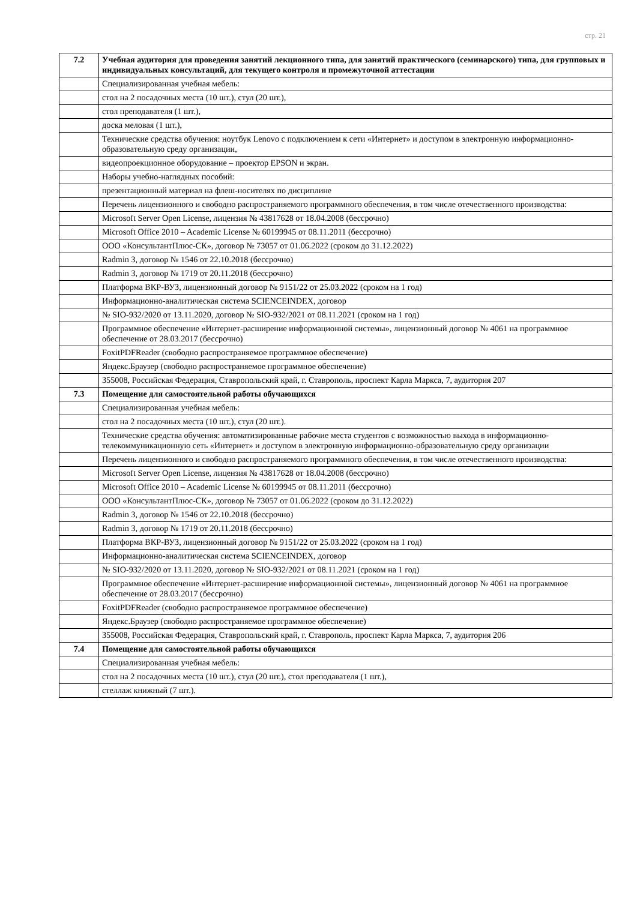стр. 21
| 7.2 | Учебная аудитория для проведения занятий лекционного типа, для занятий практического (семинарского) типа, для групповых и индивидуальных консультаций, для текущего контроля и промежуточной аттестации |
| | Специализированная учебная мебель: |
| | стол на 2 посадочных места (10 шт.), стул (20 шт.), |
| | стол преподавателя (1 шт.), |
| | доска меловая (1 шт.), |
| | Технические средства обучения: ноутбук Lenovo с подключением к сети «Интернет» и доступом в электронную информационно-образовательную среду организации, |
| | видеопроекционное оборудование – проектор EPSON и экран. |
| | Наборы учебно-наглядных пособий: |
| | презентационный материал на флеш-носителях по дисциплине |
| | Перечень лицензионного и свободно распространяемого программного обеспечения, в том числе отечественного производства: |
| | Microsoft Server Open License, лицензия № 43817628 от 18.04.2008 (бессрочно) |
| | Microsoft Office 2010 – Academic License № 60199945 от 08.11.2011 (бессрочно) |
| | ООО «КонсультантПлюс-СК», договор № 73057 от 01.06.2022 (сроком до 31.12.2022) |
| | Radmin 3, договор № 1546 от 22.10.2018 (бессрочно) |
| | Radmin 3, договор № 1719 от 20.11.2018 (бессрочно) |
| | Платформа ВКР-ВУЗ, лицензионный договор № 9151/22 от 25.03.2022 (сроком на 1 год) |
| | Информационно-аналитическая система SCIENCEINDEX, договор |
| | № SIO-932/2020 от 13.11.2020, договор № SIO-932/2021 от 08.11.2021 (сроком на 1 год) |
| | Программное обеспечение «Интернет-расширение информационной системы», лицензионный договор № 4061 на программное обеспечение от 28.03.2017 (бессрочно) |
| | FoxitPDFReader (свободно распространяемое программное обеспечение) |
| | Яндекс.Браузер (свободно распространяемое программное обеспечение) |
| | 355008, Российская Федерация, Ставропольский край, г. Ставрополь, проспект Карла Маркса, 7, аудитория 207 |
| 7.3 | Помещение для самостоятельной работы обучающихся |
| | Специализированная учебная мебель: |
| | стол на 2 посадочных места (10 шт.), стул (20 шт.). |
| | Технические средства обучения: автоматизированные рабочие места студентов с возможностью выхода в информационно-телекоммуникационную сеть «Интернет» и доступом в электронную информационно-образовательную среду организации |
| | Перечень лицензионного и свободно распространяемого программного обеспечения, в том числе отечественного производства: |
| | Microsoft Server Open License, лицензия № 43817628 от 18.04.2008 (бессрочно) |
| | Microsoft Office 2010 – Academic License № 60199945 от 08.11.2011 (бессрочно) |
| | ООО «КонсультантПлюс-СК», договор № 73057 от 01.06.2022 (сроком до 31.12.2022) |
| | Radmin 3, договор № 1546 от 22.10.2018 (бессрочно) |
| | Radmin 3, договор № 1719 от 20.11.2018 (бессрочно) |
| | Платформа ВКР-ВУЗ, лицензионный договор № 9151/22 от 25.03.2022 (сроком на 1 год) |
| | Информационно-аналитическая система SCIENCEINDEX, договор |
| | № SIO-932/2020 от 13.11.2020, договор № SIO-932/2021 от 08.11.2021 (сроком на 1 год) |
| | Программное обеспечение «Интернет-расширение информационной системы», лицензионный договор № 4061 на программное обеспечение от 28.03.2017 (бессрочно) |
| | FoxitPDFReader (свободно распространяемое программное обеспечение) |
| | Яндекс.Браузер (свободно распространяемое программное обеспечение) |
| | 355008, Российская Федерация, Ставропольский край, г. Ставрополь, проспект Карла Маркса, 7, аудитория 206 |
| 7.4 | Помещение для самостоятельной работы обучающихся |
| | Специализированная учебная мебель: |
| | стол на 2 посадочных места (10 шт.), стул (20 шт.), стол преподавателя (1 шт.), |
| | стеллаж книжный (7 шт.). |